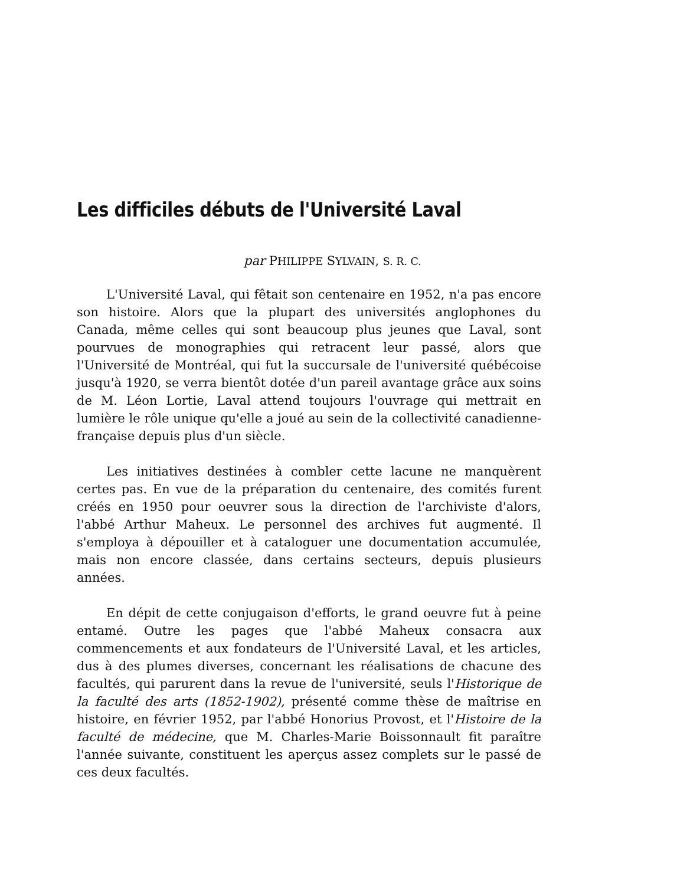Les difficiles débuts de l'Université Laval
par PHILIPPE SYLVAIN, S. R. C.
L'Université Laval, qui fêtait son centenaire en 1952, n'a pas encore son histoire. Alors que la plupart des universités anglophones du Canada, même celles qui sont beaucoup plus jeunes que Laval, sont pourvues de monographies qui retracent leur passé, alors que l'Université de Montréal, qui fut la succursale de l'université québécoise jusqu'à 1920, se verra bientôt dotée d'un pareil avantage grâce aux soins de M. Léon Lortie, Laval attend toujours l'ouvrage qui mettrait en lumière le rôle unique qu'elle a joué au sein de la collectivité canadienne-française depuis plus d'un siècle.
Les initiatives destinées à combler cette lacune ne manquèrent certes pas. En vue de la préparation du centenaire, des comités furent créés en 1950 pour oeuvrer sous la direction de l'archiviste d'alors, l'abbé Arthur Maheux. Le personnel des archives fut augmenté. Il s'employa à dépouiller et à cataloguer une documentation accumulée, mais non encore classée, dans certains secteurs, depuis plusieurs années.
En dépit de cette conjugaison d'efforts, le grand oeuvre fut à peine entamé. Outre les pages que l'abbé Maheux consacra aux commencements et aux fondateurs de l'Université Laval, et les articles, dus à des plumes diverses, concernant les réalisations de chacune des facultés, qui parurent dans la revue de l'université, seuls l'Historique de la faculté des arts (1852-1902), présenté comme thèse de maîtrise en histoire, en février 1952, par l'abbé Honorius Provost, et l'Histoire de la faculté de médecine, que M. Charles-Marie Boissonnault fit paraître l'année suivante, constituent les aperçus assez complets sur le passé de ces deux facultés.